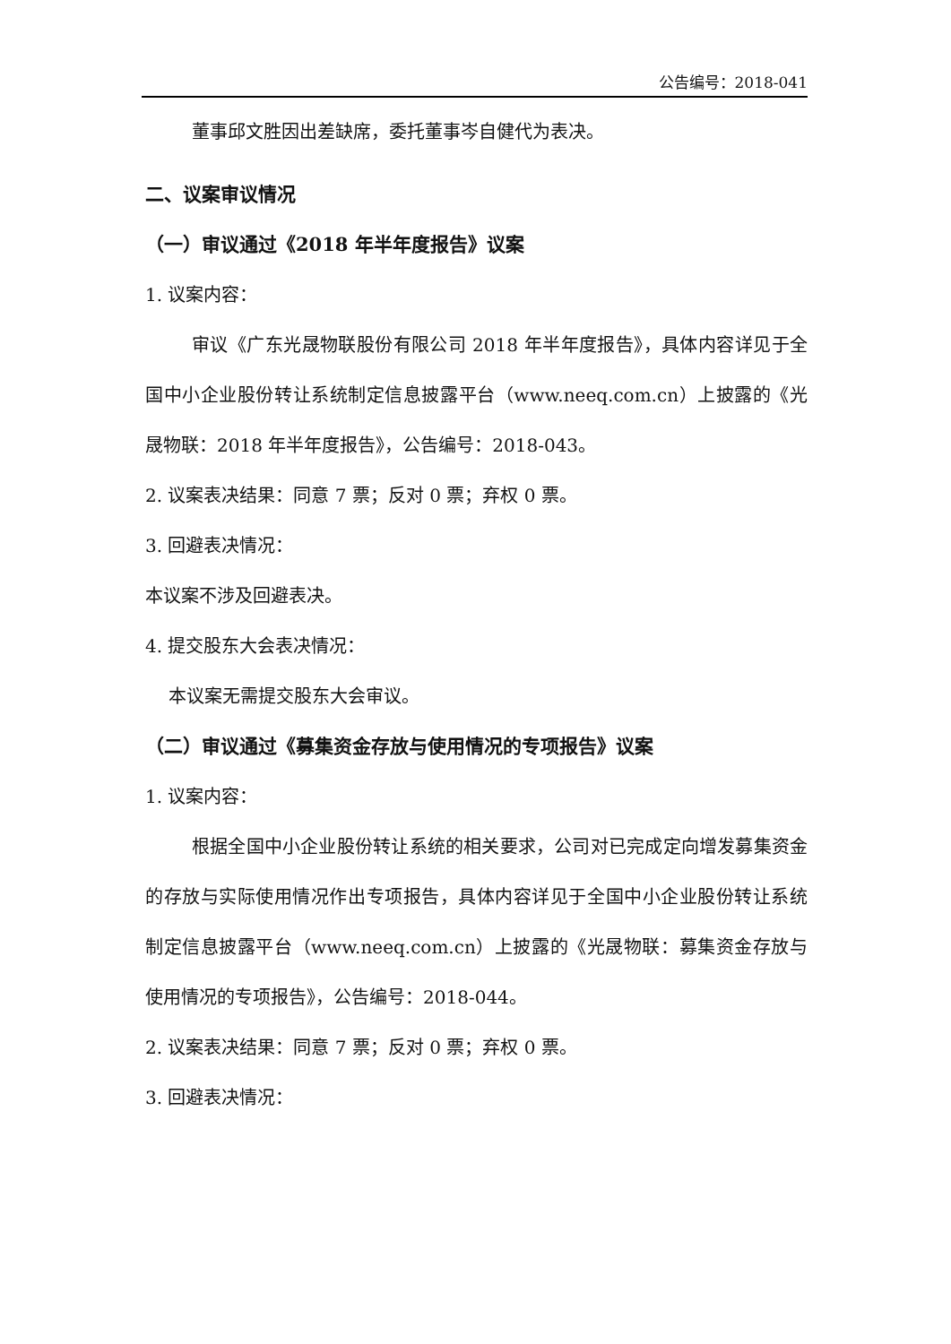公告编号：2018-041
董事邱文胜因出差缺席，委托董事岑自健代为表决。
二、议案审议情况
（一）审议通过《2018 年半年度报告》议案
1. 议案内容：
审议《广东光晟物联股份有限公司 2018 年半年度报告》，具体内容详见于全国中小企业股份转让系统制定信息披露平台（www.neeq.com.cn）上披露的《光晟物联：2018 年半年度报告》，公告编号：2018-043。
2. 议案表决结果：同意 7 票；反对 0 票；弃权 0 票。
3. 回避表决情况：
本议案不涉及回避表决。
4. 提交股东大会表决情况：
本议案无需提交股东大会审议。
（二）审议通过《募集资金存放与使用情况的专项报告》议案
1. 议案内容：
根据全国中小企业股份转让系统的相关要求，公司对已完成定向增发募集资金的存放与实际使用情况作出专项报告，具体内容详见于全国中小企业股份转让系统制定信息披露平台（www.neeq.com.cn）上披露的《光晟物联：募集资金存放与使用情况的专项报告》，公告编号：2018-044。
2. 议案表决结果：同意 7 票；反对 0 票；弃权 0 票。
3. 回避表决情况：